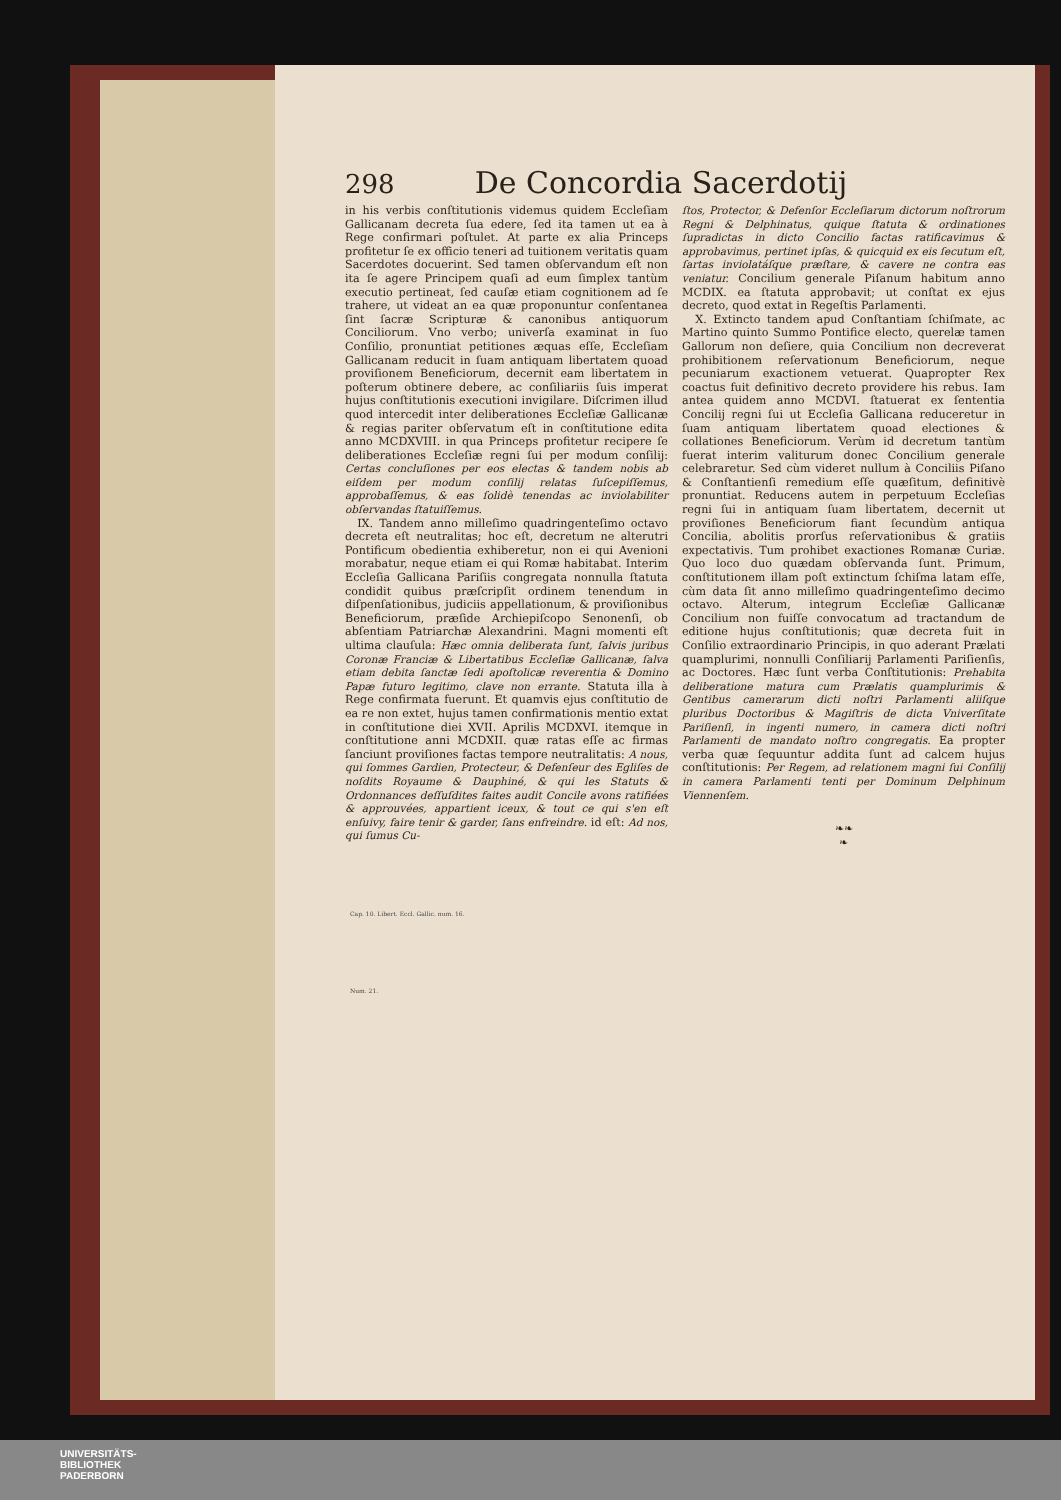Cap. 10. Libert. Eccl. Gallic. num. 16.
Num. 21.
298 De Concordia Sacerdotij
in his verbis conſtitutionis videmus quidem Eccleſiam Gallicanam decreta ſua edere, ſed ita tamen ut ea à Rege confirmari poſtulet. At parte ex alia Princeps profitetur ſe ex officio teneri ad tuitionem veritatis quam Sacerdotes docuerint. Sed tamen obſervandum eſt non ita ſe agere Principem quaſi ad eum ſimplex tantùm executio pertineat, ſed cauſæ etiam cognitionem ad ſe trahere, ut videat an ea quæ proponuntur conſentanea ſint ſacræ Scripturæ & canonibus antiquorum Conciliorum. Vno verbo; univerſa examinat in ſuo Conſilio, pronuntiat petitiones æquas eſſe, Eccleſiam Gallicanam reducit in ſuam antiquam libertatem quoad proviſionem Beneficiorum, decernit eam libertatem in poſterum obtinere debere, ac conſiliariis ſuis imperat hujus conſtitutionis executioni invigilare. Diſcrimen illud quod intercedit inter deliberationes Eccleſiæ Gallicanæ & regias pariter obſervatum eſt in conſtitutione edita anno MCDXVIII. in qua Princeps profitetur recipere ſe deliberationes Eccleſiæ regni ſui per modum conſilij: Certas concluſiones per eos electas & tandem nobis ab eiſdem per modum conſilij relatas ſuſcepiſſemus, approbaſſemus, & eas ſolidè tenendas ac inviolabiliter obſervandas ſtatuiſſemus.
IX. Tandem anno milleſimo quadringenteſimo octavo decreta eſt neutralitas; hoc eſt, decretum ne alterutri Pontificum obedientia exhiberetur, non ei qui Avenioni morabatur, neque etiam ei qui Romæ habitabat. Interim Eccleſia Gallicana Pariſiis congregata nonnulla ſtatuta condidit quibus præſcripſit ordinem tenendum in diſpenſationibus, judiciis appellationum, & proviſionibus Beneficiorum, præſide Archiepiſcopo Senonenſi, ob abſentiam Patriarchæ Alexandrini. Magni momenti eſt ultima clauſula: Hæc omnia deliberata ſunt, ſalvis juribus Coronæ Franciæ & Libertatibus Eccleſiæ Gallicanæ, ſalva etiam debita ſanctæ ſedi apoſtolicæ reverentia & Domino Papæ futuro legitimo, clave non errante. Statuta illa à Rege confirmata fuerunt. Et quamvis ejus conſtitutio de ea re non extet, hujus tamen confirmationis mentio extat in conſtitutione diei XVII. Aprilis MCDXVI. itemque in conſtitutione anni MCDXII. quæ ratas eſſe ac firmas ſanciunt proviſiones factas tempore neutralitatis: A nous, qui ſommes Gardien, Protecteur, & Defenſeur des Egliſes de noſdits Royaume & Dauphiné, & qui les Statuts & Ordonnances deſſuſdites faites audit Concile avons ratifiées & approuvées, appartient iceux, & tout ce qui s'en eſt enſuivy, faire tenir & garder, ſans enfreindre. id eſt: Ad nos, qui ſumus Cu-
ſtos, Protector, & Defenſor Eccleſiarum dictorum noſtrorum Regni & Delphinatus, quique ſtatuta & ordinationes ſupradictas in dicto Concilio factas ratificavimus & approbavimus, pertinet ipſas, & quicquid ex eis ſecutum eſt, ſartas inviolatáſque præſtare, & cavere ne contra eas veniatur. Concilium generale Piſanum habitum anno MCDIX. ea ſtatuta approbavit; ut conſtat ex ejus decreto, quod extat in Regeſtis Parlamenti.
X. Extincto tandem apud Conſtantiam ſchiſmate, ac Martino quinto Summo Pontifice electo, querelæ tamen Gallorum non deſiere, quia Concilium non decreverat prohibitionem reſervationum Beneficiorum, neque pecuniarum exactionem vetuerat. Quapropter Rex coactus fuit definitivo decreto providere his rebus. Iam antea quidem anno MCDVI. ſtatuerat ex ſententia Concilij regni ſui ut Eccleſia Gallicana reduceretur in ſuam antiquam libertatem quoad electiones & collationes Beneficiorum. Verùm id decretum tantùm fuerat interim valiturum donec Concilium generale celebraretur. Sed cùm videret nullum à Conciliis Piſano & Conſtantienſi remedium eſſe quæſitum, definitivè pronuntiat. Reducens autem in perpetuum Eccleſias regni ſui in antiquam ſuam libertatem, decernit ut proviſiones Beneficiorum fiant ſecundùm antiqua Concilia, abolitis prorſus reſervationibus & gratiis expectativis. Tum prohibet exactiones Romanæ Curiæ. Quo loco duo quædam obſervanda ſunt. Primum, conſtitutionem illam poſt extinctum ſchiſma latam eſſe, cùm data ſit anno milleſimo quadringenteſimo decimo octavo. Alterum, integrum Eccleſiæ Gallicanæ Concilium non fuiſſe convocatum ad tractandum de editione hujus conſtitutionis; quæ decreta fuit in Conſilio extraordinario Principis, in quo aderant Prælati quamplurimi, nonnulli Conſiliarij Parlamenti Pariſienſis, ac Doctores. Hæc ſunt verba Conſtitutionis: Prehabita deliberatione matura cum Prælatis quamplurimis & Gentibus camerarum dicti noſtri Parlamenti aliiſque pluribus Doctoribus & Magiſtris de dicta Vniverſitate Pariſienſi, in ingenti numero, in camera dicti noſtri Parlamenti de mandato noſtro congregatis. Ea propter verba quæ ſequuntur addita ſunt ad calcem hujus conſtitutionis: Per Regem, ad relationem magni ſui Conſilij in camera Parlamenti tenti per Dominum Delphinum Viennenſem.
❧❧
❧
UNIVERSITÄTS-
BIBLIOTHEK
PADERBORN